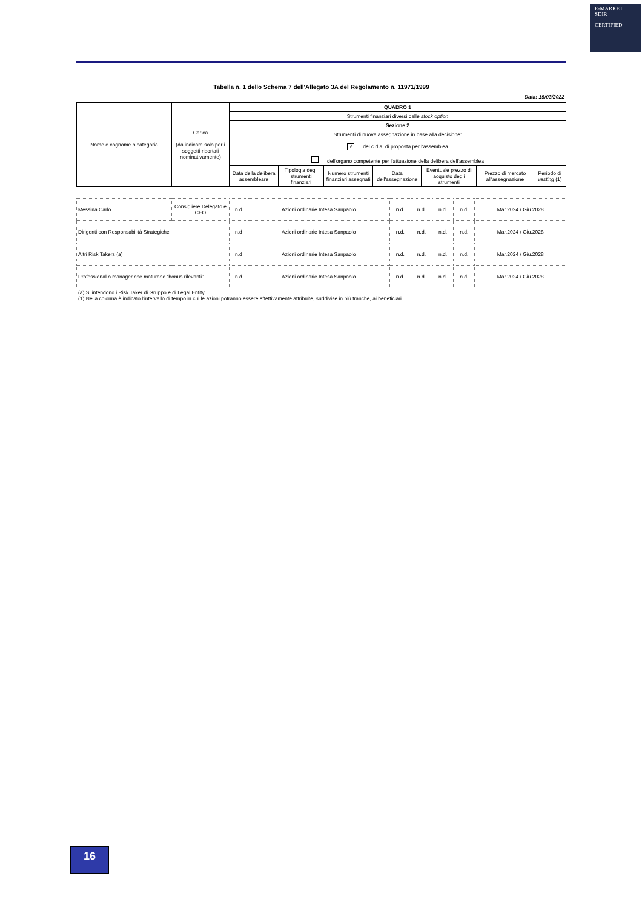E-MARKET
SDIR
CERTIFIED
Tabella n. 1 dello Schema 7 dell'Allegato 3A del Regolamento n. 11971/1999
Data: 15/03/2022
| Nome e cognome o categoria | Carica (da indicare solo per i soggetti riportati nominativamente) | QUADRO 1 | | | | | | |
| --- | --- | --- | --- | --- | --- | --- | --- | --- |
| | | Strumenti finanziari diversi dalle stock option | | | | | | |
| | | Sezione 2 | | | | | | |
| | | Strumenti di nuova assegnazione in base alla decisione: √ del c.d.a. di proposta per l'assemblea dell'organo competente per l'attuazione della delibera dell'assemblea | | | | | | |
| | | Data della delibera assembleare | Tipologia degli strumenti finanziari | Numero strumenti finanziari assegnati | Data dell'assegnazione | Eventuale prezzo di acquisto degli strumenti | Prezzo di mercato all'assegnazione | Periodo di vesting (1) |
| Messina Carlo | Consigliere Delegato e CEO | n.d | Azioni ordinarie Intesa Sanpaolo | n.d. | n.d. | n.d. | n.d. | Mar.2024 / Giu.2028 |
| Dirigenti con Responsabilità Strategiche | | n.d | Azioni ordinarie Intesa Sanpaolo | n.d. | n.d. | n.d. | n.d. | Mar.2024 / Giu.2028 |
| Altri Risk Takers (a) | | n.d | Azioni ordinarie Intesa Sanpaolo | n.d. | n.d. | n.d. | n.d. | Mar.2024 / Giu.2028 |
| Professional o manager che maturano “bonus rilevanti” | | n.d | Azioni ordinarie Intesa Sanpaolo | n.d. | n.d. | n.d. | n.d. | Mar.2024 / Giu.2028 |
(a) Si intendono i Risk Taker di Gruppo e di Legal Entity.
(1) Nella colonna è indicato l'intervallo di tempo in cui le azioni potranno essere effettivamente attribuite, suddivise in più tranche, ai beneficiari.
16